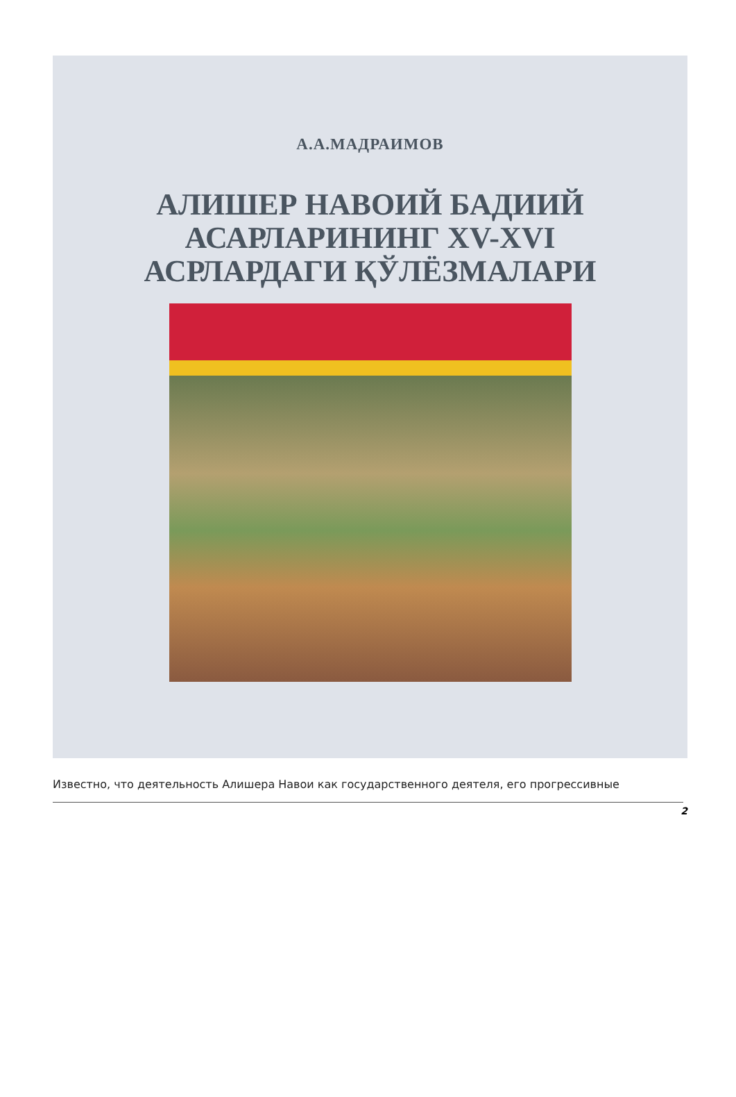А.А.МАДРАИМОВ
АЛИШЕР НАВОИЙ БАДИИЙ
АСАРЛАРИНИНГ XV-XVI
АСРЛАРДАГИ ҚЎЛЁЗМАЛАРИ
Известно, что деятельность Алишера Навои как государственного деятеля, его прогрессивные
2